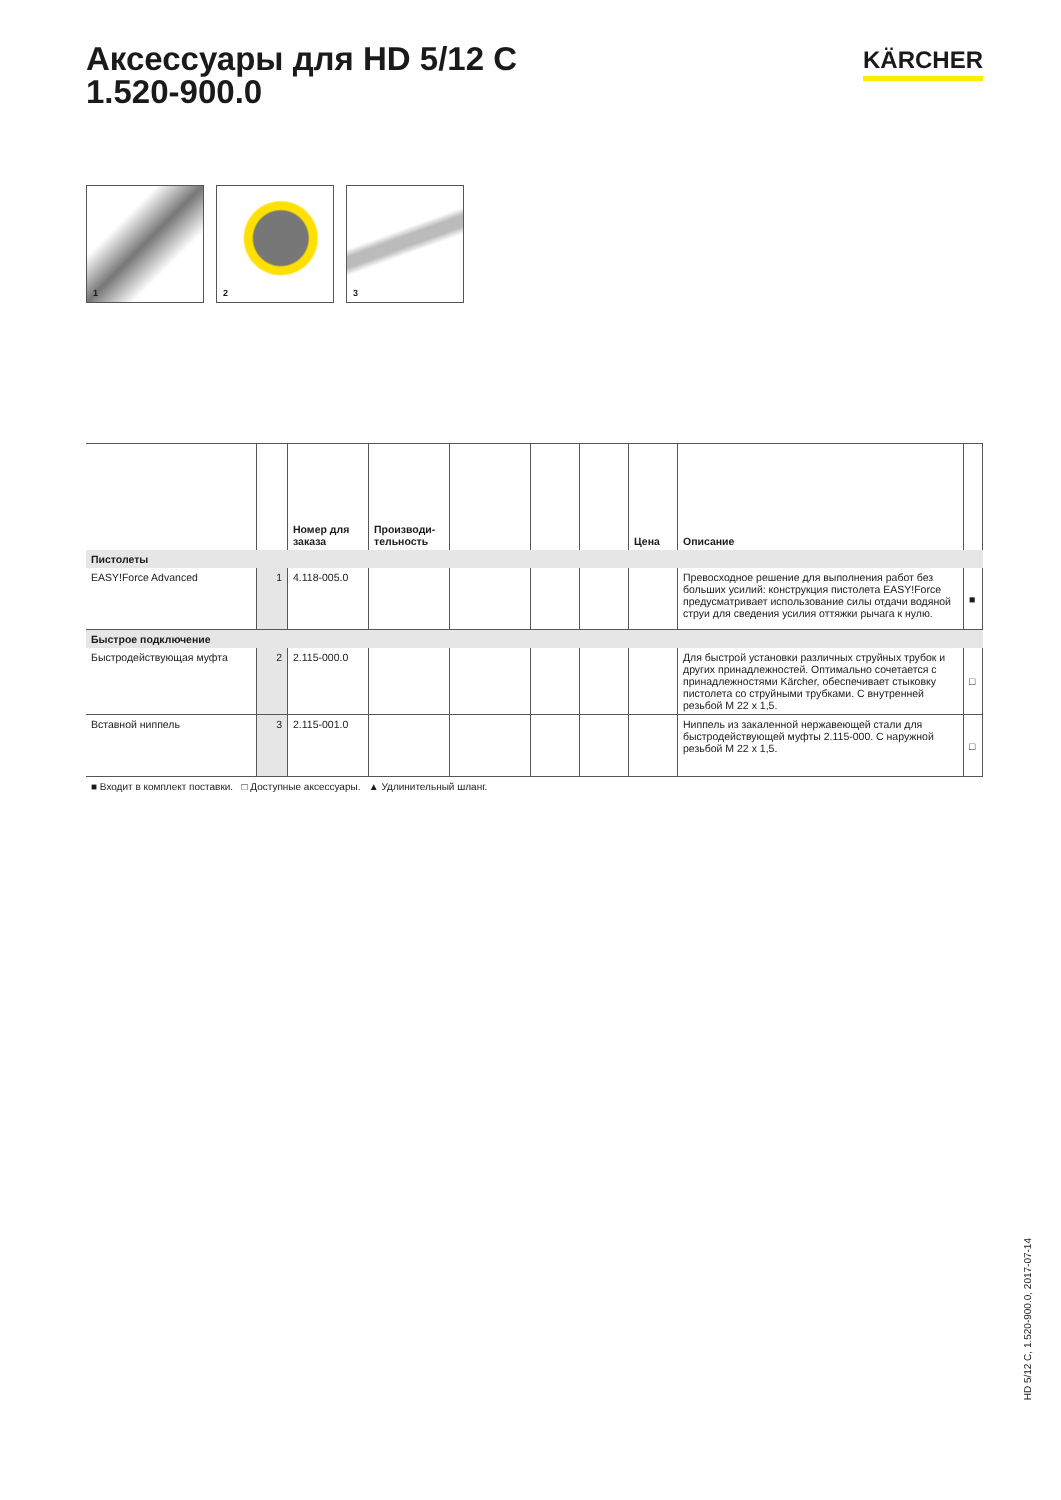Аксессуары для HD 5/12 C
1.520-900.0
KÄRCHER
1
2
3
| | | Номер для заказа | Производи-тельность | | | | Цена | Описание | |
| --- | --- | --- | --- | --- | --- | --- | --- | --- | --- |
| Пистолеты | | | | | | | | | |
| EASY!Force Advanced | 1 | 4.118-005.0 | | | | | | Превосходное решение для выполнения работ без больших усилий: конструкция пистолета EASY!Force предусматривает использование силы отдачи водяной струи для сведения усилия оттяжки рычага к нулю. | ■ |
| Быстрое подключение | | | | | | | | | |
| Быстродействующая муфта | 2 | 2.115-000.0 | | | | | | Для быстрой установки различных струйных трубок и других принадлежностей. Оптимально сочетается с принадлежностями Kärcher, обеспечивает стыковку пистолета со струйными трубками. С внутренней резьбой M 22 x 1,5. | □ |
| Вставной ниппель | 3 | 2.115-001.0 | | | | | | Ниппель из закаленной нержавеющей стали для быстродействующей муфты 2.115-000. С наружной резьбой M 22 x 1,5. | □ |
■ Входит в комплект поставки. □ Доступные аксессуары. ▲ Удлинительный шланг.
HD 5/12 C, 1.520-900.0, 2017-07-14